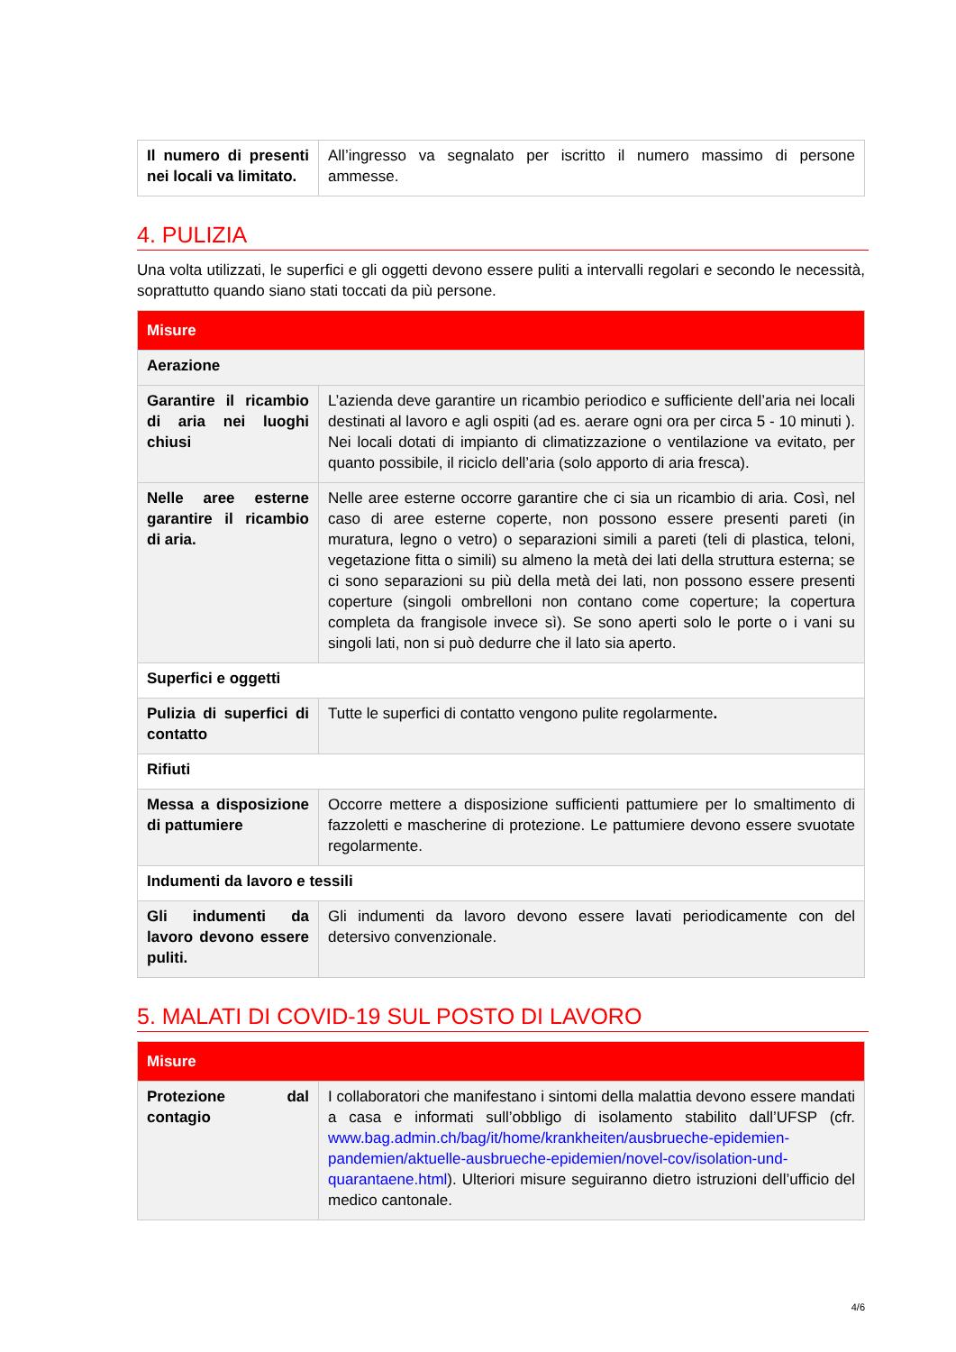| Il numero di presenti nei locali va limitato. | All’ingresso va segnalato per iscritto il numero massimo di persone ammesse. |
4. PULIZIA
Una volta utilizzati, le superfici e gli oggetti devono essere puliti a intervalli regolari e secondo le necessità, soprattutto quando siano stati toccati da più persone.
| Misure | |
| --- | --- |
| Aerazione | |
| Garantire il ricambio di aria nei luoghi chiusi | L’azienda deve garantire un ricambio periodico e sufficiente dell’aria nei locali destinati al lavoro e agli ospiti (ad es. aerare ogni ora per circa 5 - 10 minuti ). Nei locali dotati di impianto di climatizzazione o ventilazione va evitato, per quanto possibile, il riciclo dell’aria (solo apporto di aria fresca). |
| Nelle aree esterne garantire il ricambio di aria. | Nelle aree esterne occorre garantire che ci sia un ricambio di aria. Così, nel caso di aree esterne coperte, non possono essere presenti pareti (in muratura, legno o vetro) o separazioni simili a pareti (teli di plastica, teloni, vegetazione fitta o simili) su almeno la metà dei lati della struttura esterna; se ci sono separazioni su più della metà dei lati, non possono essere presenti coperture (singoli ombrelloni non contano come coperture; la copertura completa da frangisole invece sì). Se sono aperti solo le porte o i vani su singoli lati, non si può dedurre che il lato sia aperto. |
| Superfici e oggetti | |
| Pulizia di superfici di contatto | Tutte le superfici di contatto vengono pulite regolarmente . |
| Rifiuti | |
| Messa a disposizione di pattumiere | Occorre mettere a disposizione sufficienti pattumiere per lo smaltimento di fazzoletti e mascherine di protezione. Le pattumiere devono essere svuotate regolarmente. |
| Indumenti da lavoro e tessili | |
| Gli indumenti da lavoro devono essere puliti. | Gli indumenti da lavoro devono essere lavati periodicamente con del detersivo convenzionale. |
5. MALATI DI COVID-19 SUL POSTO DI LAVORO
| Misure | |
| --- | --- |
| Protezione dal contagio | I collaboratori che manifestano i sintomi della malattia devono essere mandati a casa e informati sull’obbligo di isolamento stabilito dall’UFSP (cfr. www.bag.admin.ch/bag/it/home/krankheiten/ausbrueche-epidemien-pandemien/aktuelle-ausbrueche-epidemien/novel-cov/isolation-und-quarantaene.html ). Ulteriori misure seguiranno dietro istruzioni dell’ufficio del medico cantonale. |
4/6